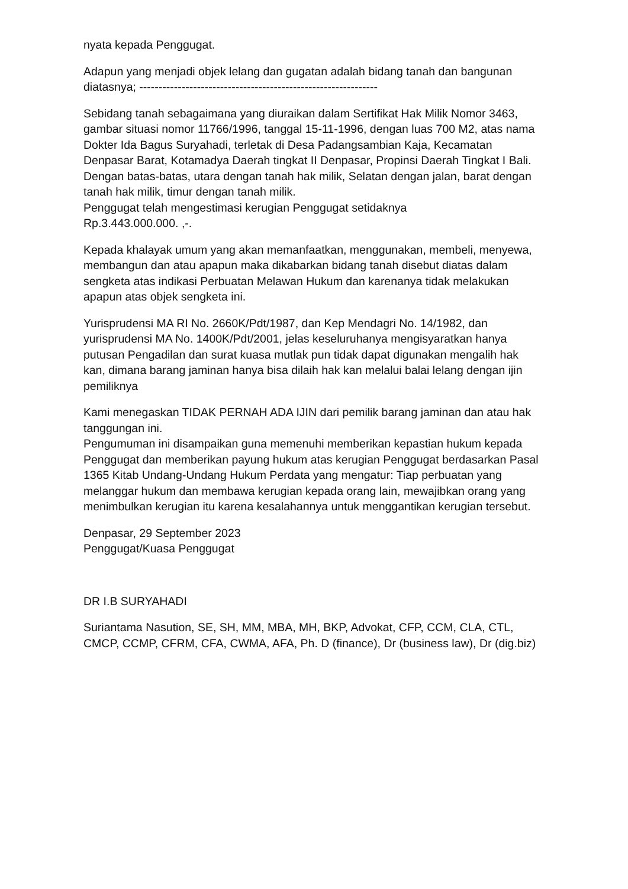nyata kepada Penggugat.
Adapun yang menjadi objek lelang dan gugatan adalah bidang tanah dan bangunan diatasnya; --------------------------------------------------------------
Sebidang tanah sebagaimana yang diuraikan dalam Sertifikat Hak Milik Nomor 3463, gambar situasi nomor 11766/1996, tanggal 15-11-1996, dengan luas 700 M2, atas nama Dokter Ida Bagus Suryahadi, terletak di Desa Padangsambian Kaja, Kecamatan Denpasar Barat, Kotamadya Daerah tingkat II Denpasar, Propinsi Daerah Tingkat I Bali. Dengan batas-batas, utara dengan tanah hak milik, Selatan dengan jalan, barat dengan tanah hak milik, timur dengan tanah milik.
Penggugat telah mengestimasi kerugian Penggugat setidaknya
Rp.3.443.000.000. ,-.
Kepada khalayak umum yang akan memanfaatkan, menggunakan, membeli, menyewa, membangun dan atau apapun maka dikabarkan bidang tanah disebut diatas dalam sengketa atas indikasi Perbuatan Melawan Hukum dan karenanya tidak melakukan apapun atas objek sengketa ini.
Yurisprudensi MA RI No. 2660K/Pdt/1987, dan Kep Mendagri No. 14/1982, dan yurisprudensi MA No. 1400K/Pdt/2001, jelas keseluruhanya mengisyaratkan hanya putusan Pengadilan dan surat kuasa mutlak pun tidak dapat digunakan mengalih hak kan, dimana barang jaminan hanya bisa dilaih hak kan melalui balai lelang dengan ijin pemiliknya
Kami menegaskan TIDAK PERNAH ADA IJIN dari pemilik barang jaminan dan atau hak tanggungan ini.
Pengumuman ini disampaikan guna memenuhi memberikan kepastian hukum kepada Penggugat dan memberikan payung hukum atas kerugian Penggugat berdasarkan Pasal 1365 Kitab Undang-Undang Hukum Perdata yang mengatur: Tiap perbuatan yang melanggar hukum dan membawa kerugian kepada orang lain, mewajibkan orang yang menimbulkan kerugian itu karena kesalahannya untuk menggantikan kerugian tersebut.
Denpasar, 29 September 2023
Penggugat/Kuasa Penggugat
DR I.B SURYAHADI
Suriantama Nasution, SE, SH, MM, MBA, MH, BKP, Advokat, CFP, CCM, CLA, CTL, CMCP, CCMP, CFRM, CFA, CWMA, AFA, Ph. D (finance), Dr (business law), Dr (dig.biz)